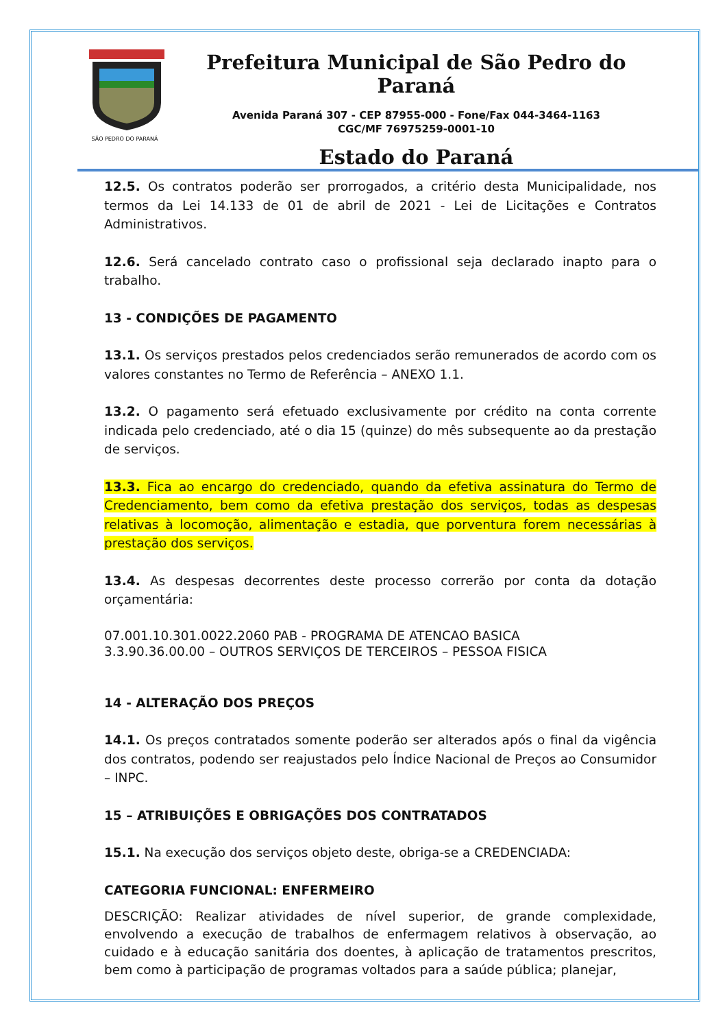SÃO PEDRO DO PARANÁ
Prefeitura Municipal de São Pedro do Paraná
Avenida Paraná 307 - CEP 87955-000 - Fone/Fax 044-3464-1163
CGC/MF 76975259-0001-10
Estado do Paraná
12.5. Os contratos poderão ser prorrogados, a critério desta Municipalidade, nos termos da Lei 14.133 de 01 de abril de 2021 - Lei de Licitações e Contratos Administrativos.
12.6. Será cancelado contrato caso o profissional seja declarado inapto para o trabalho.
13 - CONDIÇÕES DE PAGAMENTO
13.1. Os serviços prestados pelos credenciados serão remunerados de acordo com os valores constantes no Termo de Referência – ANEXO 1.1.
13.2. O pagamento será efetuado exclusivamente por crédito na conta corrente indicada pelo credenciado, até o dia 15 (quinze) do mês subsequente ao da prestação de serviços.
13.3. Fica ao encargo do credenciado, quando da efetiva assinatura do Termo de Credenciamento, bem como da efetiva prestação dos serviços, todas as despesas relativas à locomoção, alimentação e estadia, que porventura forem necessárias à prestação dos serviços.
13.4. As despesas decorrentes deste processo correrão por conta da dotação orçamentária:
07.001.10.301.0022.2060 PAB - PROGRAMA DE ATENCAO BASICA
3.3.90.36.00.00 – OUTROS SERVIÇOS DE TERCEIROS – PESSOA FISICA
14 - ALTERAÇÃO DOS PREÇOS
14.1. Os preços contratados somente poderão ser alterados após o final da vigência dos contratos, podendo ser reajustados pelo Índice Nacional de Preços ao Consumidor – INPC.
15 – ATRIBUIÇÕES E OBRIGAÇÕES DOS CONTRATADOS
15.1. Na execução dos serviços objeto deste, obriga-se a CREDENCIADA:
CATEGORIA FUNCIONAL: ENFERMEIRO
DESCRIÇÃO: Realizar atividades de nível superior, de grande complexidade, envolvendo a execução de trabalhos de enfermagem relativos à observação, ao cuidado e à educação sanitária dos doentes, à aplicação de tratamentos prescritos, bem como à participação de programas voltados para a saúde pública; planejar,